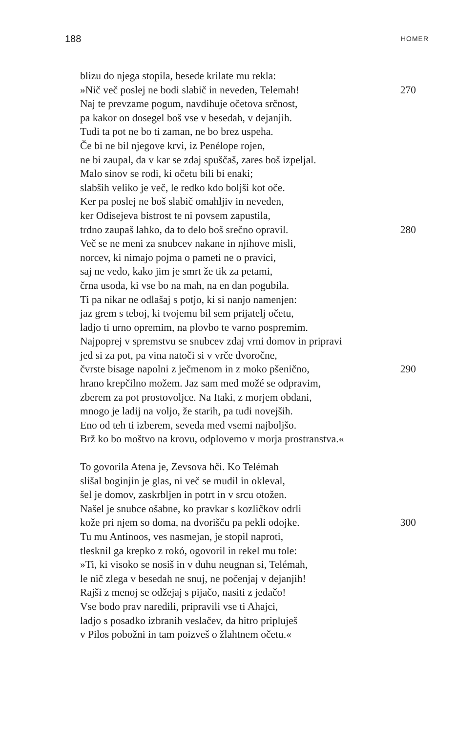188
HOMER
blizu do njega stopila, besede krilate mu rekla:
»Nič več poslej ne bodi slabič in neveden, Telemah! 270
Naj te prevzame pogum, navdihuje očetova srčnost,
pa kakor on dosegel boš vse v besedah, v dejanjih.
Tudi ta pot ne bo ti zaman, ne bo brez uspeha.
Če bi ne bil njegove krvi, iz Penélope rojen,
ne bi zaupal, da v kar se zdaj spuščaš, zares boš izpeljal.
Malo sinov se rodi, ki očetu bili bi enaki;
slabših veliko je več, le redko kdo boljši kot oče.
Ker pa poslej ne boš slabič omahljiv in neveden,
ker Odisejeva bistrost te ni povsem zapustila,
trdno zaupaš lahko, da to delo boš srečno opravil. 280
Več se ne meni za snubcev nakane in njihove misli,
norcev, ki nimajo pojma o pameti ne o pravici,
saj ne vedo, kako jim je smrt že tik za petami,
črna usoda, ki vse bo na mah, na en dan pogubila.
Ti pa nikar ne odlašaj s potjo, ki si nanjo namenjen:
jaz grem s teboj, ki tvojemu bil sem prijatelj očetu,
ladjo ti urno opremim, na plovbo te varno pospremim.
Najpoprej v spremstvu se snubcev zdaj vrni domov in pripravi
jed si za pot, pa vina natoči si v vrče dvoročne,
čvrste bisage napolni z ječmenom in z moko pšenično, 290
hrano krepčilno možem. Jaz sam med možé se odpravim,
zberem za pot prostovoljce. Na Itaki, z morjem obdani,
mnogo je ladij na voljo, že starih, pa tudi novejših.
Eno od teh ti izberem, seveda med vsemi najboljšo.
Brž ko bo moštvo na krovu, odplovemo v morja prostranstva.«
To govorila Atena je, Zevsova hči. Ko Telémah
slišal boginjin je glas, ni več se mudil in okleval,
šel je domov, zaskrbljen in potrt in v srcu otožen.
Našel je snubce ošabne, ko pravkar s kozličkov odrli
kože pri njem so doma, na dvorišču pa pekli odojke. 300
Tu mu Antinoos, ves nasmejan, je stopil naproti,
tlesknil ga krepko z rokó, ogovoril in rekel mu tole:
»Ti, ki visoko se nosiš in v duhu neugnan si, Telémah,
le nič zlega v besedah ne snuj, ne počenjaj v dejanjih!
Rajši z menoj se odžejaj s pijačo, nasiti z jedačo!
Vse bodo prav naredili, pripravili vse ti Ahajci,
ladjo s posadko izbranih veslačev, da hitro pripluješ
v Pilos pobožni in tam poizveš o žlahtnem očetu.«